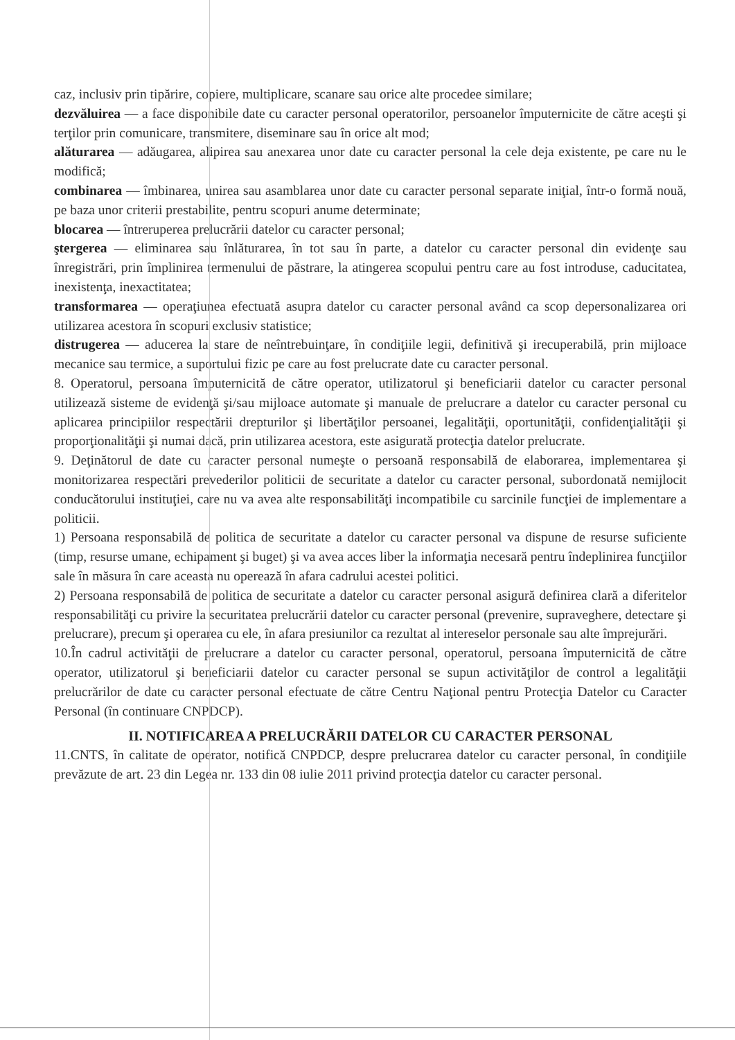caz, inclusiv prin tipărire, copiere, multiplicare, scanare sau orice alte procedee similare;
dezvăluirea — a face disponibile date cu caracter personal operatorilor, persoanelor împuternicite de către aceşti şi terţilor prin comunicare, transmitere, diseminare sau în orice alt mod;
alăturarea — adăugarea, alipirea sau anexarea unor date cu caracter personal la cele deja existente, pe care nu le modifică;
combinarea — îmbinarea, unirea sau asamblarea unor date cu caracter personal separate iniţial, într-o formă nouă, pe baza unor criterii prestabilite, pentru scopuri anume determinate;
blocarea — întreruperea prelucrării datelor cu caracter personal;
ştergerea — eliminarea sau înlăturarea, în tot sau în parte, a datelor cu caracter personal din evidenţe sau înregistrări, prin împlinirea termenului de păstrare, la atingerea scopului pentru care au fost introduse, caducitatea, inexistenţa, inexactitatea;
transformarea — operaţiunea efectuată asupra datelor cu caracter personal având ca scop depersonalizarea ori utilizarea acestora în scopuri exclusiv statistice;
distrugerea — aducerea la stare de neîntrebuinţare, în condiţiile legii, definitivă şi irecuperabilă, prin mijloace mecanice sau termice, a suportului fizic pe care au fost prelucrate date cu caracter personal.
8. Operatorul, persoana împuternicită de către operator, utilizatorul şi beneficiarii datelor cu caracter personal utilizează sisteme de evidenţă şi/sau mijloace automate şi manuale de prelucrare a datelor cu caracter personal cu aplicarea principiilor respectării drepturilor şi libertăţilor persoanei, legalităţii, oportunităţii, confidenţialităţii şi proporţionalităţii şi numai dacă, prin utilizarea acestora, este asigurată protecţia datelor prelucrate.
9. Deţinătorul de date cu caracter personal numeşte o persoană responsabilă de elaborarea, implementarea şi monitorizarea respectări prevederilor politicii de securitate a datelor cu caracter personal, subordonată nemijlocit conducătorului instituţiei, care nu va avea alte responsabilităţi incompatibile cu sarcinile funcţiei de implementare a politicii.
1) Persoana responsabilă de politica de securitate a datelor cu caracter personal va dispune de resurse suficiente (timp, resurse umane, echipament şi buget) şi va avea acces liber la informaţia necesară pentru îndeplinirea funcţiilor sale în măsura în care aceasta nu operează în afara cadrului acestei politici.
2) Persoana responsabilă de politica de securitate a datelor cu caracter personal asigură definirea clară a diferitelor responsabilităţi cu privire la securitatea prelucrării datelor cu caracter personal (prevenire, supraveghere, detectare şi prelucrare), precum şi operarea cu ele, în afara presiunilor ca rezultat al intereselor personale sau alte împrejurări.
10.În cadrul activităţii de prelucrare a datelor cu caracter personal, operatorul, persoana împuternicită de către operator, utilizatorul şi beneficiarii datelor cu caracter personal se supun activităţilor de control a legalităţii prelucrărilor de date cu caracter personal efectuate de către Centru Naţional pentru Protecţia Datelor cu Caracter Personal (în continuare CNPDCP).
II. NOTIFICAREA A PRELUCRĂRII DATELOR CU CARACTER PERSONAL
11.CNTS, în calitate de operator, notifică CNPDCP, despre prelucrarea datelor cu caracter personal, în condiţiile prevăzute de art. 23 din Legea nr. 133 din 08 iulie 2011 privind protecţia datelor cu caracter personal.